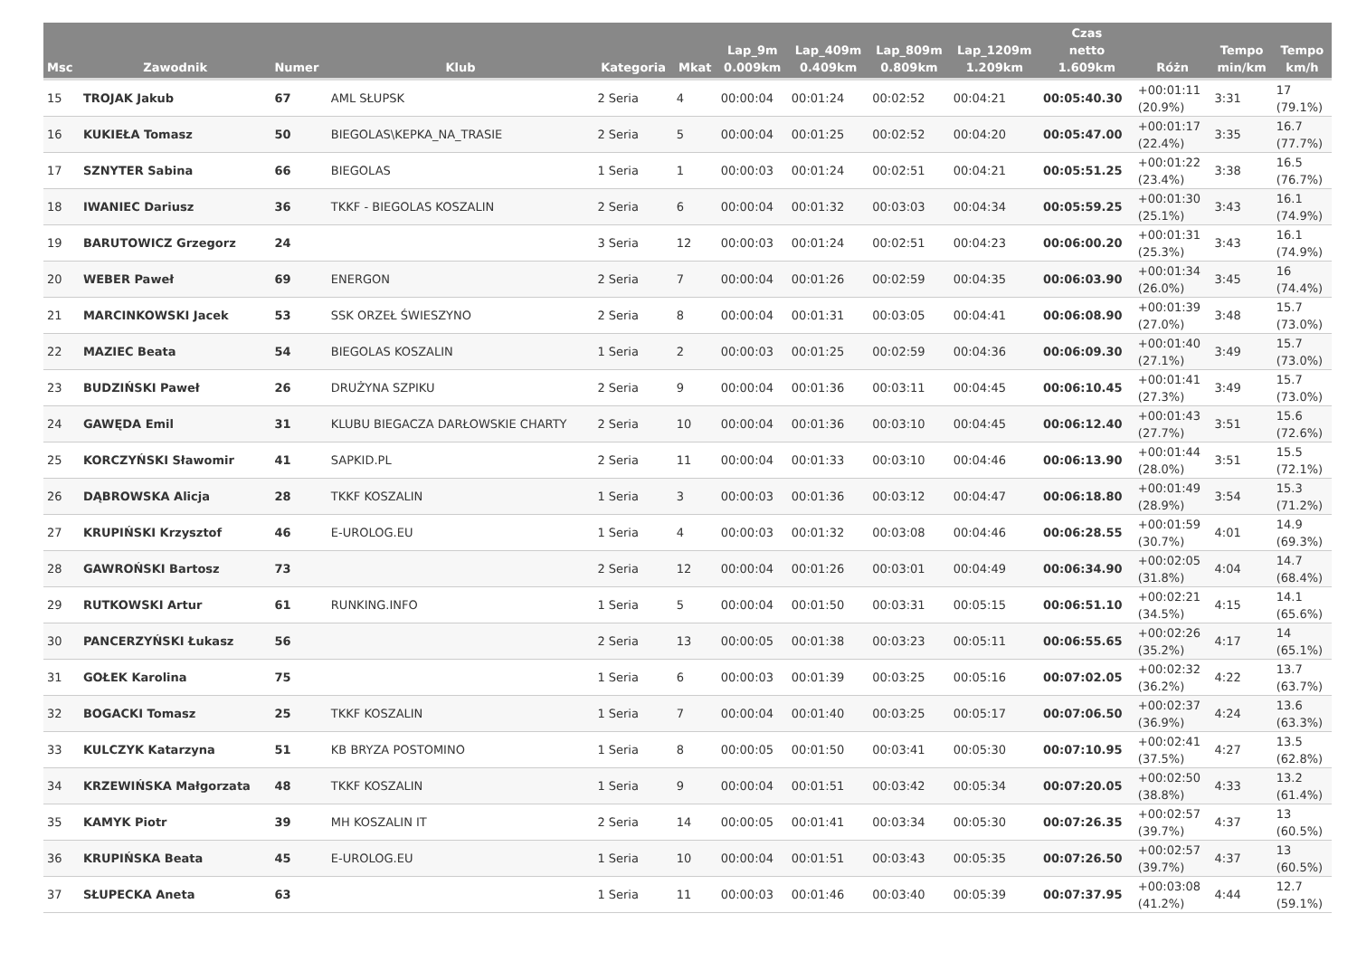| Msc | Zawodnik | Numer | Klub | Kategoria | Mkat | Lap_9m 0.009km | Lap_409m 0.409km | Lap_809m 0.809km | Lap_1209m 1.209km | Czas netto 1.609km | Różn | Tempo min/km | Tempo km/h |
| --- | --- | --- | --- | --- | --- | --- | --- | --- | --- | --- | --- | --- | --- |
| 15 | TROJAK Jakub | 67 | AML SŁUPSK | 2 Seria | 4 | 00:00:04 | 00:01:24 | 00:02:52 | 00:04:21 | 00:05:40.30 | +00:01:11 (20.9%) | 3:31 | 17 (79.1%) |
| 16 | KUKIEŁA Tomasz | 50 | BIEGOLAS\KEPKA_NA_TRASIE | 2 Seria | 5 | 00:00:04 | 00:01:25 | 00:02:52 | 00:04:20 | 00:05:47.00 | +00:01:17 (22.4%) | 3:35 | 16.7 (77.7%) |
| 17 | SZNYTER Sabina | 66 | BIEGOLAS | 1 Seria | 1 | 00:00:03 | 00:01:24 | 00:02:51 | 00:04:21 | 00:05:51.25 | +00:01:22 (23.4%) | 3:38 | 16.5 (76.7%) |
| 18 | IWANIEC Dariusz | 36 | TKKF - BIEGOLAS KOSZALIN | 2 Seria | 6 | 00:00:04 | 00:01:32 | 00:03:03 | 00:04:34 | 00:05:59.25 | +00:01:30 (25.1%) | 3:43 | 16.1 (74.9%) |
| 19 | BARUTOWICZ Grzegorz | 24 | | 3 Seria | 12 | 00:00:03 | 00:01:24 | 00:02:51 | 00:04:23 | 00:06:00.20 | +00:01:31 (25.3%) | 3:43 | 16.1 (74.9%) |
| 20 | WEBER Paweł | 69 | ENERGON | 2 Seria | 7 | 00:00:04 | 00:01:26 | 00:02:59 | 00:04:35 | 00:06:03.90 | +00:01:34 (26.0%) | 3:45 | 16 (74.4%) |
| 21 | MARCINKOWSKI Jacek | 53 | SSK ORZEŁ ŚWIESZYNO | 2 Seria | 8 | 00:00:04 | 00:01:31 | 00:03:05 | 00:04:41 | 00:06:08.90 | +00:01:39 (27.0%) | 3:48 | 15.7 (73.0%) |
| 22 | MAZIEC Beata | 54 | BIEGOLAS KOSZALIN | 1 Seria | 2 | 00:00:03 | 00:01:25 | 00:02:59 | 00:04:36 | 00:06:09.30 | +00:01:40 (27.1%) | 3:49 | 15.7 (73.0%) |
| 23 | BUDZIŃSKI Paweł | 26 | DRUŻYNA SZPIKU | 2 Seria | 9 | 00:00:04 | 00:01:36 | 00:03:11 | 00:04:45 | 00:06:10.45 | +00:01:41 (27.3%) | 3:49 | 15.7 (73.0%) |
| 24 | GAWĘDA Emil | 31 | KLUBU BIEGACZA DARŁOWSKIE CHARTY | 2 Seria | 10 | 00:00:04 | 00:01:36 | 00:03:10 | 00:04:45 | 00:06:12.40 | +00:01:43 (27.7%) | 3:51 | 15.6 (72.6%) |
| 25 | KORCZYŃSKI Sławomir | 41 | SAPKID.PL | 2 Seria | 11 | 00:00:04 | 00:01:33 | 00:03:10 | 00:04:46 | 00:06:13.90 | +00:01:44 (28.0%) | 3:51 | 15.5 (72.1%) |
| 26 | DĄBROWSKA Alicja | 28 | TKKF KOSZALIN | 1 Seria | 3 | 00:00:03 | 00:01:36 | 00:03:12 | 00:04:47 | 00:06:18.80 | +00:01:49 (28.9%) | 3:54 | 15.3 (71.2%) |
| 27 | KRUPIŃSKI Krzysztof | 46 | E-UROLOG.EU | 1 Seria | 4 | 00:00:03 | 00:01:32 | 00:03:08 | 00:04:46 | 00:06:28.55 | +00:01:59 (30.7%) | 4:01 | 14.9 (69.3%) |
| 28 | GAWROŃSKI Bartosz | 73 | | 2 Seria | 12 | 00:00:04 | 00:01:26 | 00:03:01 | 00:04:49 | 00:06:34.90 | +00:02:05 (31.8%) | 4:04 | 14.7 (68.4%) |
| 29 | RUTKOWSKI Artur | 61 | RUNKING.INFO | 1 Seria | 5 | 00:00:04 | 00:01:50 | 00:03:31 | 00:05:15 | 00:06:51.10 | +00:02:21 (34.5%) | 4:15 | 14.1 (65.6%) |
| 30 | PANCERZYŃSKI Łukasz | 56 | | 2 Seria | 13 | 00:00:05 | 00:01:38 | 00:03:23 | 00:05:11 | 00:06:55.65 | +00:02:26 (35.2%) | 4:17 | 14 (65.1%) |
| 31 | GOŁEK Karolina | 75 | | 1 Seria | 6 | 00:00:03 | 00:01:39 | 00:03:25 | 00:05:16 | 00:07:02.05 | +00:02:32 (36.2%) | 4:22 | 13.7 (63.7%) |
| 32 | BOGACKI Tomasz | 25 | TKKF KOSZALIN | 1 Seria | 7 | 00:00:04 | 00:01:40 | 00:03:25 | 00:05:17 | 00:07:06.50 | +00:02:37 (36.9%) | 4:24 | 13.6 (63.3%) |
| 33 | KULCZYK Katarzyna | 51 | KB BRYZA POSTOMINO | 1 Seria | 8 | 00:00:05 | 00:01:50 | 00:03:41 | 00:05:30 | 00:07:10.95 | +00:02:41 (37.5%) | 4:27 | 13.5 (62.8%) |
| 34 | KRZEWIŃSKA Małgorzata | 48 | TKKF KOSZALIN | 1 Seria | 9 | 00:00:04 | 00:01:51 | 00:03:42 | 00:05:34 | 00:07:20.05 | +00:02:50 (38.8%) | 4:33 | 13.2 (61.4%) |
| 35 | KAMYK Piotr | 39 | MH KOSZALIN IT | 2 Seria | 14 | 00:00:05 | 00:01:41 | 00:03:34 | 00:05:30 | 00:07:26.35 | +00:02:57 (39.7%) | 4:37 | 13 (60.5%) |
| 36 | KRUPIŃSKA Beata | 45 | E-UROLOG.EU | 1 Seria | 10 | 00:00:04 | 00:01:51 | 00:03:43 | 00:05:35 | 00:07:26.50 | +00:02:57 (39.7%) | 4:37 | 13 (60.5%) |
| 37 | SŁUPECKA Aneta | 63 | | 1 Seria | 11 | 00:00:03 | 00:01:46 | 00:03:40 | 00:05:39 | 00:07:37.95 | +00:03:08 (41.2%) | 4:44 | 12.7 (59.1%) |